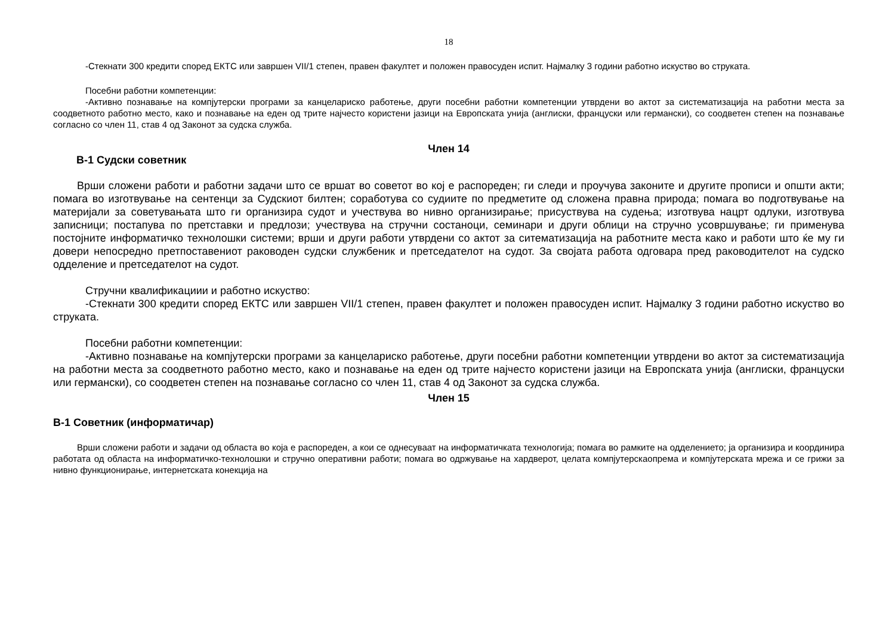18
-Стекнати 300 кредити според ЕКТС или завршен VII/1 степен, правен факултет и положен правосуден испит. Најмалку 3 години работно искуство во струката.
Посебни работни компетенции:
-Активно познавање на компјутерски програми за канцелариско работење, други посебни работни компетенции утврдени во актот за систематизација на работни места за соодветното работно место, како и познавање на еден од трите најчесто користени јазици на Европската унија (англиски, француски или германски), со соодветен степен на познавање согласно со член 11, став 4 од Законот за судска служба.
Член 14
В-1 Судски советник
Врши сложени работи и работни задачи што се вршат во советот во кој е распореден; ги следи и проучува законите и другите прописи и општи акти; помага во изготвување на сентенци за Судскиот билтен; соработува со судиите по предметите од сложена правна природа; помага во подготвување на материјали за советувањата што ги организира судот и учествува во нивно организирање; присуствува на судења; изготвува нацрт одлуки, изготвува записници; постапува по претставки и предлози; учествува на стручни состаноци, семинари и други облици на стручно усовршување; ги применува постојните информатичко технолошки системи; врши и други работи утврдени со актот за ситематизација на работните места како и работи што ќе му ги довери непосредно претпоставениот раководен судски службеник и претседателот на судот. За својата работа одговара пред раководителот на судско одделение и претседателот на судот.
Стручни квалификациии и работно искуство:
-Стекнати 300 кредити според ЕКТС или завршен VII/1 степен, правен факултет и положен правосуден испит. Најмалку 3 години работно искуство во струката.
Посебни работни компетенции:
-Активно познавање на компјутерски програми за канцелариско работење, други посебни работни компетенции утврдени во актот за систематизација на работни места за соодветното работно место, како и познавање на еден од трите најчесто користени јазици на Европската унија (англиски, француски или германски), со соодветен степен на познавање согласно со член 11, став 4 од Законот за судска служба.
Член 15
В-1 Советник (информатичар)
Врши сложени работи и задачи од областа во која е распореден, а кои се однесуваат на информатичката технологија; помага во рамките на одделението; ја организира и координира работата од областа на информатичко-технолошки и стручно оперативни работи; помага во одржување на хардверот, целата компјутерскаопрема и компјутерската мрежа и се грижи за нивно функционирање, интернетската конекција на